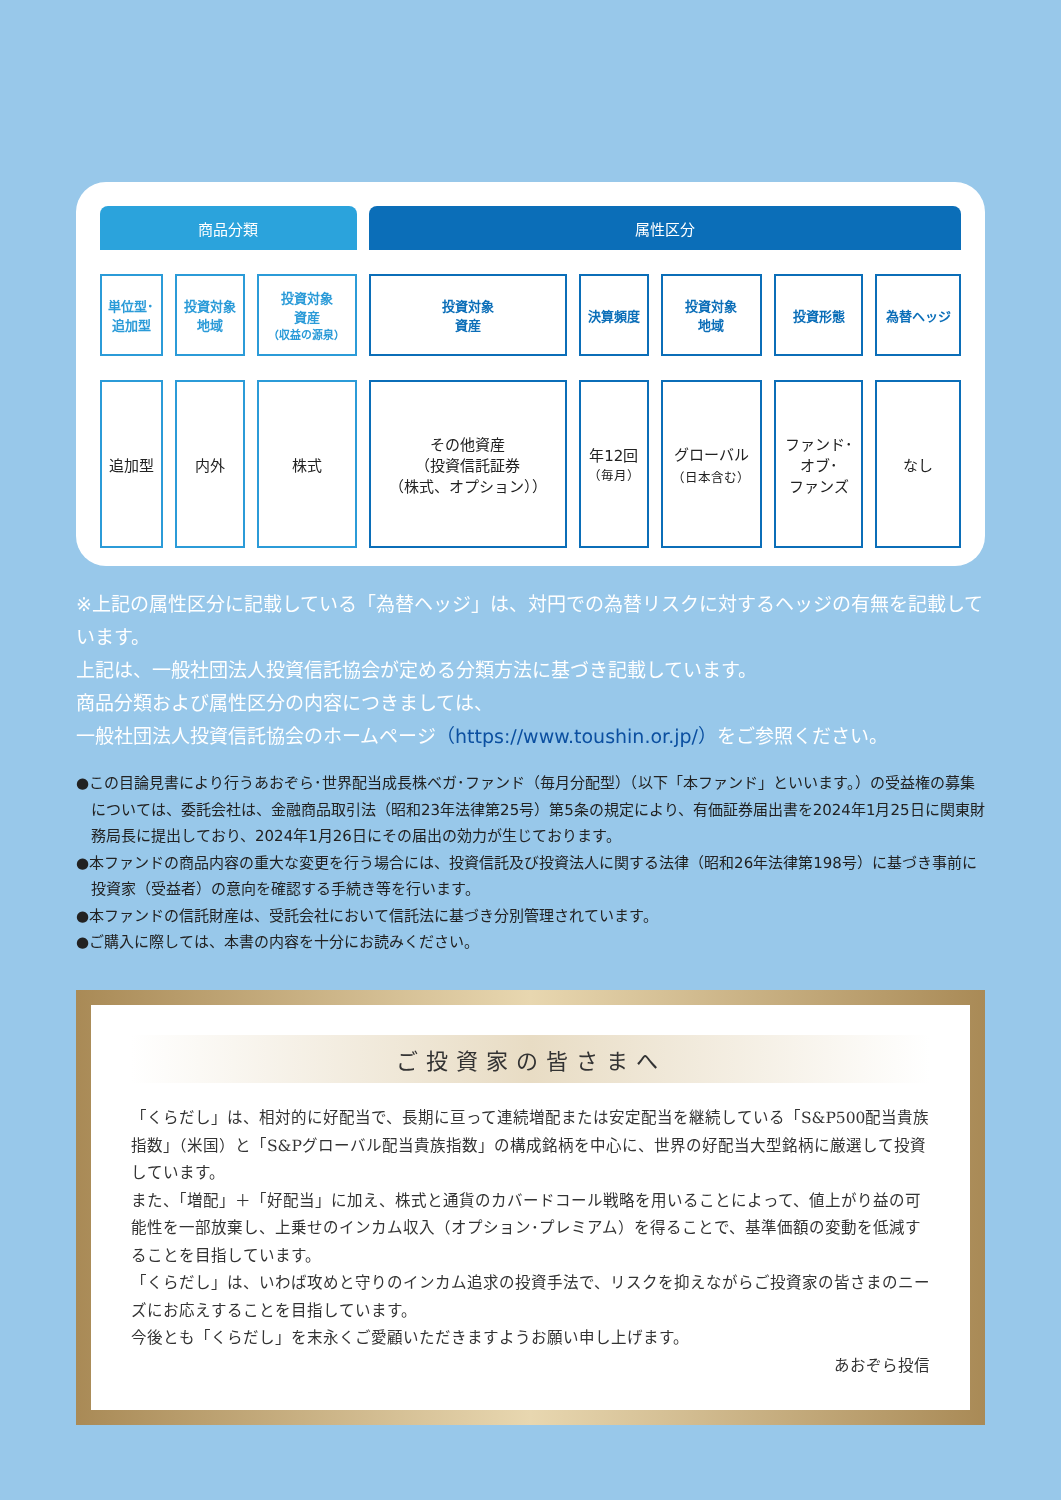| 商品分類 | | | 属性区分 | | | | |
| --- | --- | --- | --- | --- | --- | --- | --- |
| 単位型･ 追加型 | 投資対象 地域 | 投資対象 資産 （収益の源泉） | 投資対象 資産 | 決算頻度 | 投資対象 地域 | 投資形態 | 為替ヘッジ |
| 追加型 | 内外 | 株式 | その他資産 （投資信託証券 （株式、オプション）） | 年12回 （毎月） | グローバル （日本含む） | ファンド･ オブ･ ファンズ | なし |
※上記の属性区分に記載している「為替ヘッジ」は、対円での為替リスクに対するヘッジの有無を記載しています。
上記は、一般社団法人投資信託協会が定める分類方法に基づき記載しています。
商品分類および属性区分の内容につきましては、
一般社団法人投資信託協会のホームページ（https://www.toushin.or.jp/）をご参照ください。
●この目論見書により行うあおぞら･世界配当成長株ベガ･ファンド（毎月分配型）（以下「本ファンド」といいます。）の受益権の募集については、委託会社は、金融商品取引法（昭和23年法律第25号）第5条の規定により、有価証券届出書を2024年1月25日に関東財務局長に提出しており、2024年1月26日にその届出の効力が生じております。
●本ファンドの商品内容の重大な変更を行う場合には、投資信託及び投資法人に関する法律（昭和26年法律第198号）に基づき事前に投資家（受益者）の意向を確認する手続き等を行います。
●本ファンドの信託財産は、受託会社において信託法に基づき分別管理されています。
●ご購入に際しては、本書の内容を十分にお読みください。
ご投資家の皆さまへ
「くらだし」は、相対的に好配当で、長期に亘って連続増配または安定配当を継続している「S&P500配当貴族指数」（米国）と「S&Pグローバル配当貴族指数」の構成銘柄を中心に、世界の好配当大型銘柄に厳選して投資しています。
また、「増配」＋「好配当」に加え、株式と通貨のカバードコール戦略を用いることによって、値上がり益の可能性を一部放棄し、上乗せのインカム収入（オプション･プレミアム）を得ることで、基準価額の変動を低減することを目指しています。
「くらだし」は、いわば攻めと守りのインカム追求の投資手法で、リスクを抑えながらご投資家の皆さまのニーズにお応えすることを目指しています。
今後とも「くらだし」を末永くご愛顧いただきますようお願い申し上げます。
あおぞら投信